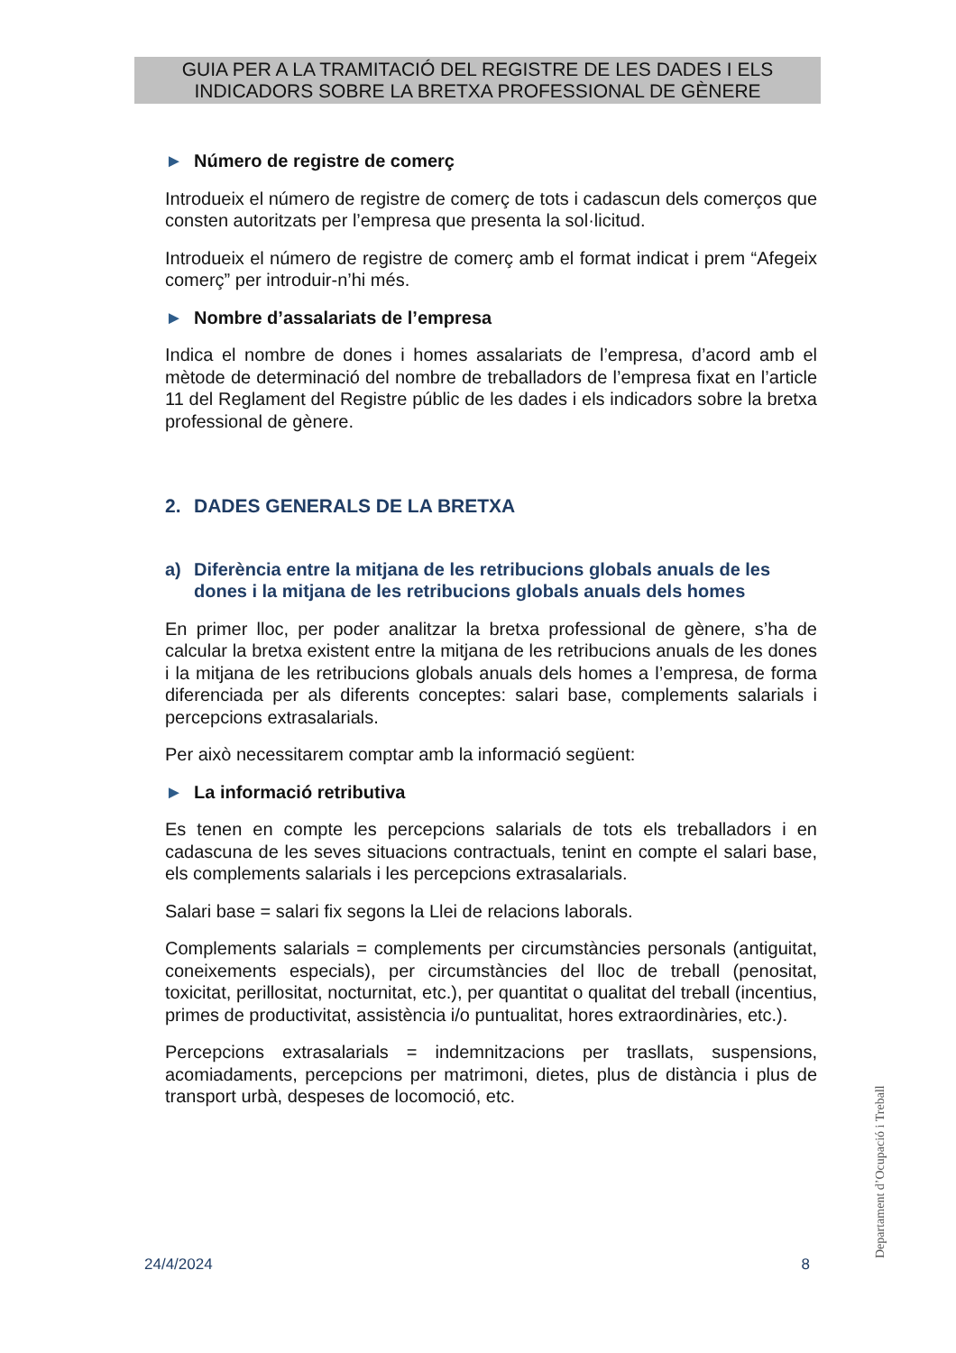GUIA PER A LA TRAMITACIÓ DEL REGISTRE DE LES DADES I ELS
INDICADORS SOBRE LA BRETXA PROFESSIONAL DE GÈNERE
► Número de registre de comerç
Introdueix el número de registre de comerç de tots i cadascun dels comerços que consten autoritzats per l’empresa que presenta la sol·licitud.
Introdueix el número de registre de comerç amb el format indicat i prem “Afegeix comerç” per introduir-n’hi més.
► Nombre d’assalariats de l’empresa
Indica el nombre de dones i homes assalariats de l’empresa, d’acord amb el mètode de determinació del nombre de treballadors de l’empresa fixat en l’article 11 del Reglament del Registre públic de les dades i els indicadors sobre la bretxa professional de gènere.
2. DADES GENERALS DE LA BRETXA
a) Diferència entre la mitjana de les retribucions globals anuals de les dones i la mitjana de les retribucions globals anuals dels homes
En primer lloc, per poder analitzar la bretxa professional de gènere, s’ha de calcular la bretxa existent entre la mitjana de les retribucions anuals de les dones i la mitjana de les retribucions globals anuals dels homes a l’empresa, de forma diferenciada per als diferents conceptes: salari base, complements salarials i percepcions extrasalarials.
Per això necessitarem comptar amb la informació següent:
► La informació retributiva
Es tenen en compte les percepcions salarials de tots els treballadors i en cadascuna de les seves situacions contractuals, tenint en compte el salari base, els complements salarials i les percepcions extrasalarials.
Salari base = salari fix segons la Llei de relacions laborals.
Complements salarials = complements per circumstàncies personals (antiguitat, coneixements especials), per circumstàncies del lloc de treball (penositat, toxicitat, perillositat, nocturnitat, etc.), per quantitat o qualitat del treball (incentius, primes de productivitat, assistència i/o puntualitat, hores extraordinàries, etc.).
Percepcions extrasalarials = indemnitzacions per trasllats, suspensions, acomiadaments, percepcions per matrimoni, dietes, plus de distància i plus de transport urbà, despeses de locomoció, etc.
24/4/2024 8 Departament d’Ocupació i Treball